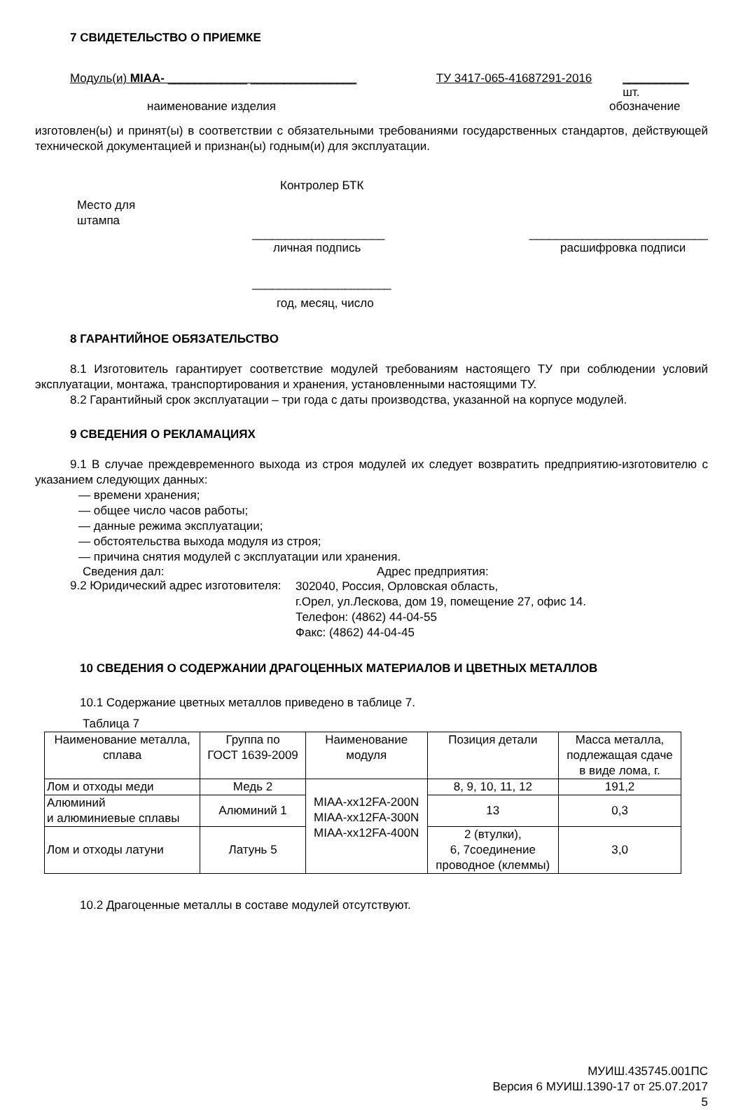7 СВИДЕТЕЛЬСТВО О ПРИЕМКЕ
Модуль(и) MIAA- ____________ ________________ ТУ 3417-065-41687291-2016 __________ шт.
наименование изделия обозначение
изготовлен(ы) и принят(ы) в соответствии с обязательными требованиями государственных стандартов, действующей технической документацией и признан(ы) годным(и) для эксплуатации.
Контролер БТК
Место для
штампа
____________________ ___________________________
личная подпись расшифровка подписи
_____________________
год, месяц, число
8 ГАРАНТИЙНОЕ ОБЯЗАТЕЛЬСТВО
8.1 Изготовитель гарантирует соответствие модулей требованиям настоящего ТУ при соблюдении условий эксплуатации, монтажа, транспортирования и хранения, установленными настоящими ТУ.
8.2 Гарантийный срок эксплуатации – три года с даты производства, указанной на корпусе модулей.
9 СВЕДЕНИЯ О РЕКЛАМАЦИЯХ
9.1 В случае преждевременного выхода из строя модулей их следует возвратить предприятию-изготовителю с указанием следующих данных:
— времени хранения;
— общее число часов работы;
— данные режима эксплуатации;
— обстоятельства выхода модуля из строя;
— причина снятия модулей с эксплуатации или хранения.
Сведения дал: Адрес предприятия:
9.2 Юридический адрес изготовителя:
302040, Россия, Орловская область,
г.Орел, ул.Лескова, дом 19, помещение 27, офис 14.
Телефон: (4862) 44-04-55
Факс: (4862) 44-04-45
10 СВЕДЕНИЯ О СОДЕРЖАНИИ ДРАГОЦЕННЫХ МАТЕРИАЛОВ И ЦВЕТНЫХ МЕТАЛЛОВ
10.1 Содержание цветных металлов приведено в таблице 7.
Таблица 7
| Наименование металла, сплава | Группа по ГОСТ 1639-2009 | Наименование модуля | Позиция детали | Масса металла, подлежащая сдаче в виде лома, г. |
| --- | --- | --- | --- | --- |
| Лом и отходы меди | Медь 2 | MIAA-xx12FA-200N MIAA-xx12FA-300N MIAA-xx12FA-400N | 8, 9, 10, 11, 12 | 191,2 |
| Алюминий и алюминиевые сплавы | Алюминий 1 | | 13 | 0,3 |
| Лом и отходы латуни | Латунь 5 | | 2 (втулки), 6, 7соединение проводное (клеммы) | 3,0 |
10.2 Драгоценные металлы в составе модулей отсутствуют.
МУИШ.435745.001ПС
Версия 6 МУИШ.1390-17 от 25.07.2017
5